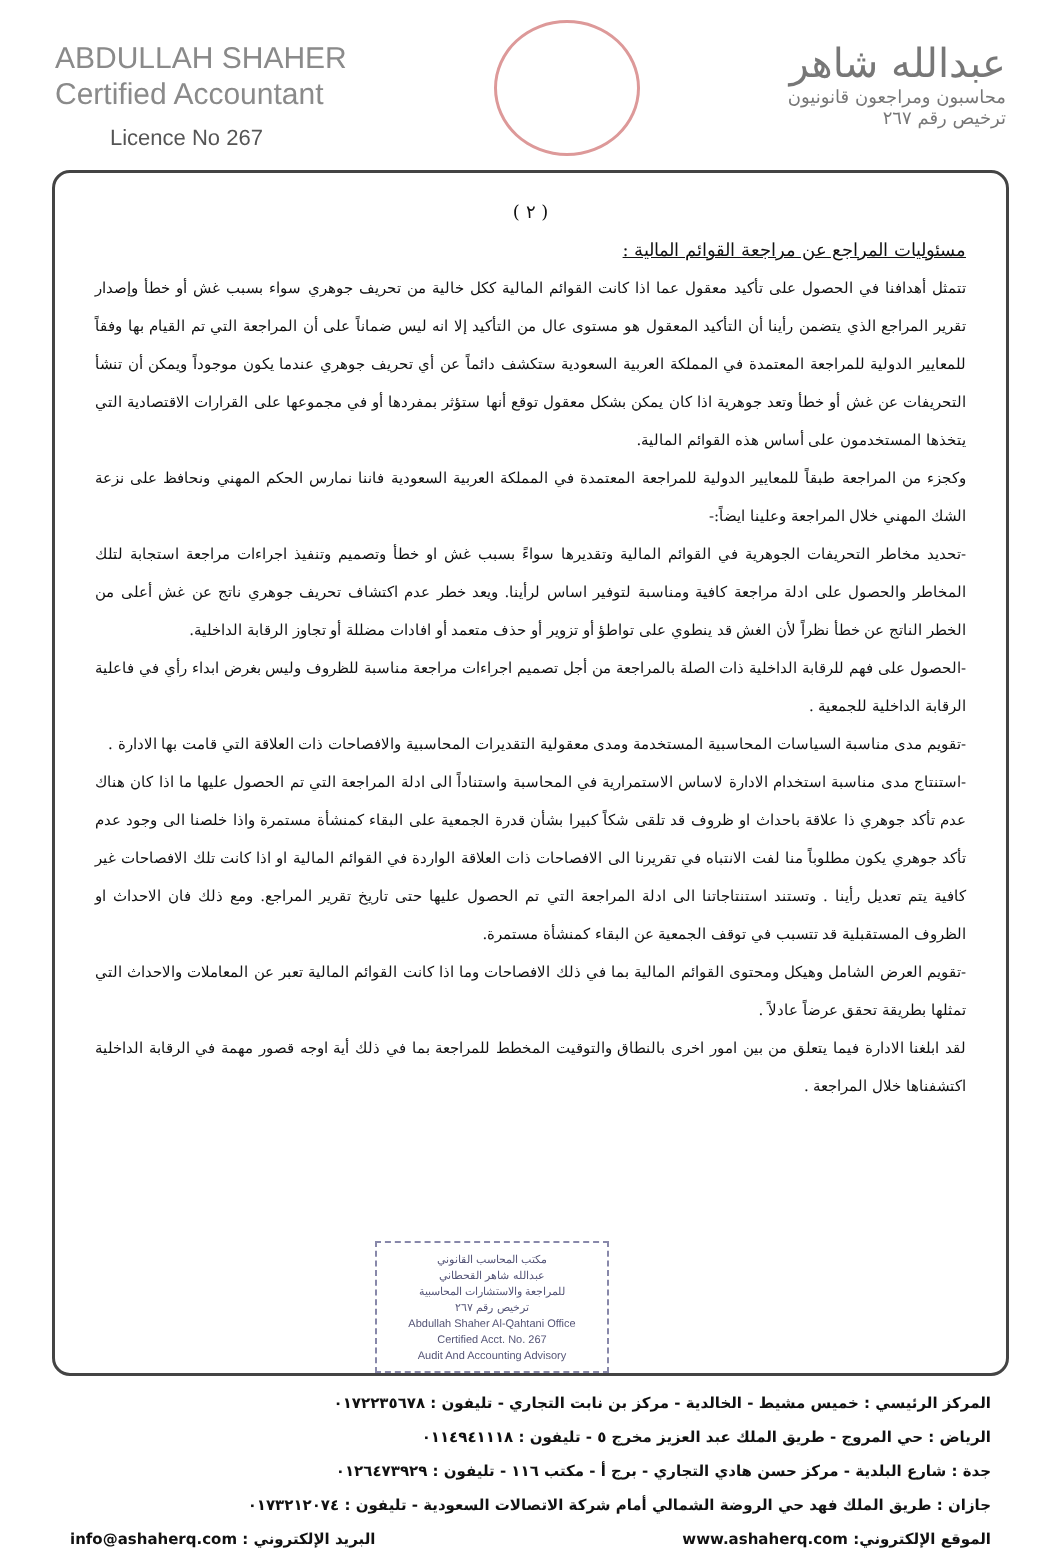ABDULLAH SHAHER
Certified Accountant
Licence No 267
عبدالله شاهر
محاسبون ومراجعون قانونيون
ترخيص رقم ٢٦٧
( ٢ )
مسئوليات المراجع عن مراجعة القوائم المالية :
تتمثل أهدافنا في الحصول على تأكيد معقول عما اذا كانت القوائم المالية ككل خالية من تحريف جوهري سواء بسبب غش أو خطأ وإصدار تقرير المراجع الذي يتضمن رأينا أن التأكيد المعقول هو مستوى عال من التأكيد إلا انه ليس ضماناً على أن المراجعة التي تم القيام بها وفقاً للمعايير الدولية للمراجعة المعتمدة في المملكة العربية السعودية ستكشف دائماً عن أي تحريف جوهري عندما يكون موجوداً ويمكن أن تنشأ التحريفات عن غش أو خطأ وتعد جوهرية اذا كان يمكن بشكل معقول توقع أنها ستؤثر بمفردها أو في مجموعها على القرارات الاقتصادية التي يتخذها المستخدمون على أساس هذه القوائم المالية.
وكجزء من المراجعة طبقاً للمعايير الدولية للمراجعة المعتمدة في المملكة العربية السعودية فاننا نمارس الحكم المهني ونحافظ على نزعة الشك المهني خلال المراجعة وعلينا ايضاً:-
-تحديد مخاطر التحريفات الجوهرية في القوائم المالية وتقديرها سواءً بسبب غش او خطأ وتصميم وتنفيذ اجراءات مراجعة استجابة لتلك المخاطر والحصول على ادلة مراجعة كافية ومناسبة لتوفير اساس لرأينا. ويعد خطر عدم اكتشاف تحريف جوهري ناتج عن غش أعلى من الخطر الناتج عن خطأ نظراً لأن الغش قد ينطوي على تواطؤ أو تزوير أو حذف متعمد أو افادات مضللة أو تجاوز الرقابة الداخلية.
-الحصول على فهم للرقابة الداخلية ذات الصلة بالمراجعة من أجل تصميم اجراءات مراجعة مناسبة للظروف وليس بغرض ابداء رأي في فاعلية الرقابة الداخلية للجمعية .
-تقويم مدى مناسبة السياسات المحاسبية المستخدمة ومدى معقولية التقديرات المحاسبية والافصاحات ذات العلاقة التي قامت بها الادارة .
-استنتاج مدى مناسبة استخدام الادارة لاساس الاستمرارية في المحاسبة واستناداً الى ادلة المراجعة التي تم الحصول عليها ما اذا كان هناك عدم تأكد جوهري ذا علاقة باحداث او ظروف قد تلقى شكاً كبيرا بشأن قدرة الجمعية على البقاء كمنشأة مستمرة واذا خلصنا الى وجود عدم تأكد جوهري يكون مطلوباً منا لفت الانتباه في تقريرنا الى الافصاحات ذات العلاقة الواردة في القوائم المالية او اذا كانت تلك الافصاحات غير كافية يتم تعديل رأينا . وتستند استنتاجاتنا الى ادلة المراجعة التي تم الحصول عليها حتى تاريخ تقرير المراجع. ومع ذلك فان الاحداث او الظروف المستقبلية قد تتسبب في توقف الجمعية عن البقاء كمنشأة مستمرة.
-تقويم العرض الشامل وهيكل ومحتوى القوائم المالية بما في ذلك الافصاحات وما اذا كانت القوائم المالية تعبر عن المعاملات والاحداث التي تمثلها بطريقة تحقق عرضاً عادلاً .
لقد ابلغنا الادارة فيما يتعلق من بين امور اخرى بالنطاق والتوقيت المخطط للمراجعة بما في ذلك أية اوجه قصور مهمة في الرقابة الداخلية اكتشفناها خلال المراجعة .
مكتب المحاسب القانوني
عبدالله شاهر القحطاني
للمراجعة والاستشارات المحاسبية
ترخيص رقم ٢٦٧
Abdullah Shaher Al-Qahtani Office
Certified Acct. No. 267
Audit And Accounting Advisory
المركز الرئيسي : خميس مشيط - الخالدية - مركز بن نابت التجاري - تليفون : ٠١٧٢٢٣٥٦٧٨
الرياض : حي المروج - طريق الملك عبد العزيز مخرج ٥ - تليفون : ٠١١٤٩٤١١١٨
جدة : شارع البلدية - مركز حسن هادي التجاري - برج أ - مكتب ١١٦ - تليفون : ٠١٢٦٤٧٣٩٢٩
جازان : طريق الملك فهد حي الروضة الشمالي أمام شركة الاتصالات السعودية - تليفون : ٠١٧٣٢١٢٠٧٤
الموقع الإلكتروني: www.ashaherq.com البريد الإلكتروني : info@ashaherq.com